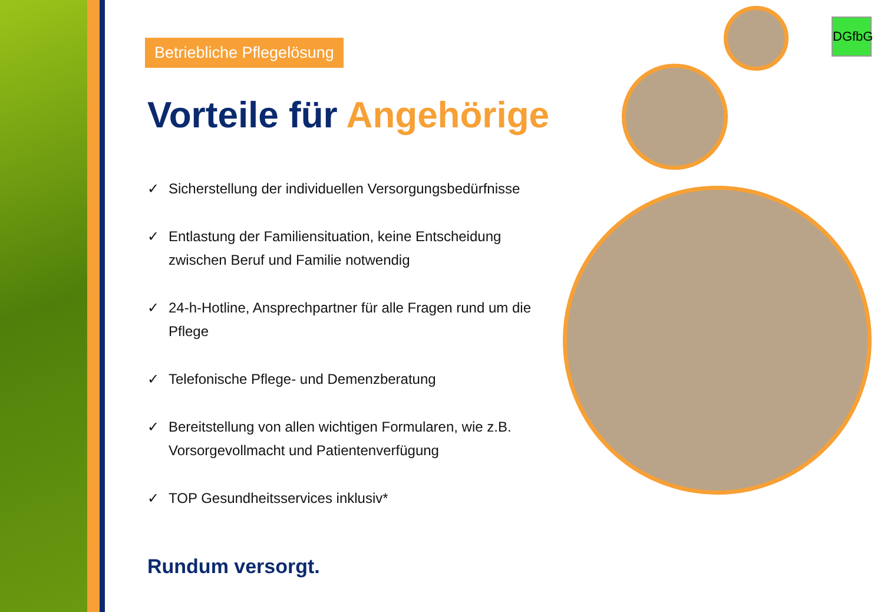Betriebliche Pflegelösung
Vorteile für Angehörige
✓ Sicherstellung der individuellen Versorgungsbedürfnisse
✓ Entlastung der Familiensituation, keine Entscheidung zwischen Beruf und Familie notwendig
✓ 24-h-Hotline, Ansprechpartner für alle Fragen rund um die Pflege
✓ Telefonische Pflege- und Demenzberatung
✓ Bereitstellung von allen wichtigen Formularen, wie z.B. Vorsorgevollmacht und Patientenverfügung
✓ TOP Gesundheitsservices inklusiv*
Rundum versorgt.
DGfbG